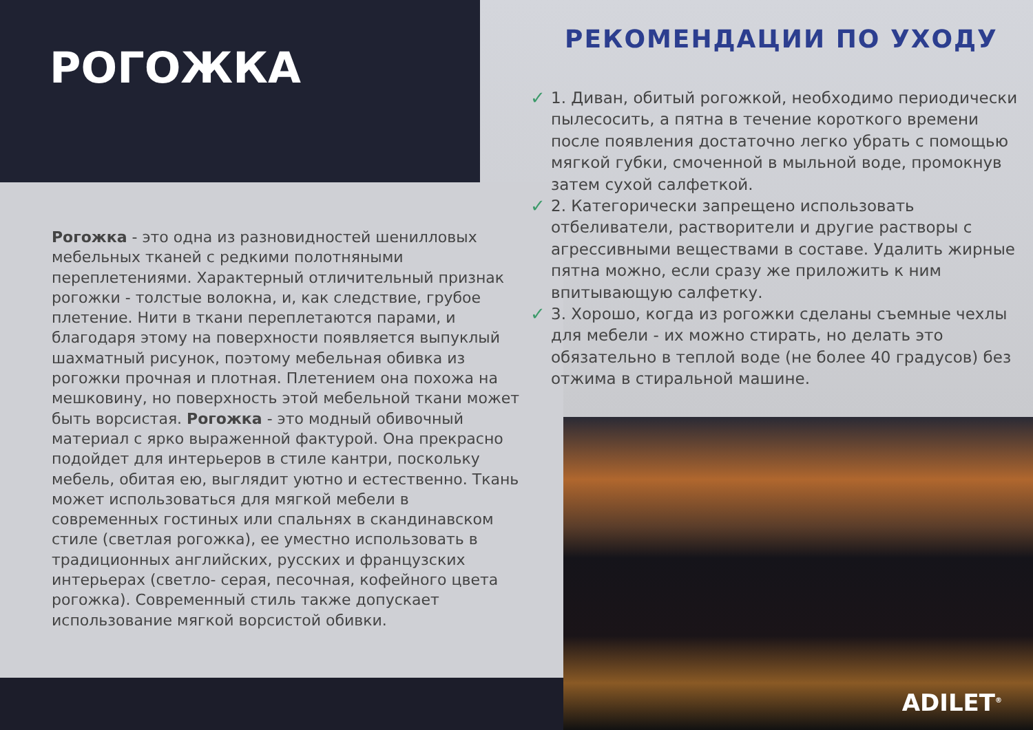РОГОЖКА
РЕКОМЕНДАЦИИ ПО УХОДУ
✓ 1. Диван, обитый рогожкой, необходимо периодически пылесосить, а пятна в течение короткого времени после появления достаточно легко убрать с помощью мягкой губки, смоченной в мыльной воде, промокнув затем сухой салфеткой.
✓ 2. Категорически запрещено использовать отбеливатели, растворители и другие растворы с агрессивными веществами в составе. Удалить жирные пятна можно, если сразу же приложить к ним впитывающую салфетку.
✓ 3. Хорошо, когда из рогожки сделаны съемные чехлы для мебели - их можно стирать, но делать это обязательно в теплой воде (не более 40 градусов) без отжима в стиральной машине.
Рогожка - это одна из разновидностей шенилловых мебельных тканей с редкими полотняными переплетениями. Характерный отличительный признак рогожки - толстые волокна, и, как следствие, грубое плетение. Нити в ткани переплетаются парами, и благодаря этому на поверхности появляется выпуклый шахматный рисунок, поэтому мебельная обивка из рогожки прочная и плотная. Плетением она похожа на мешковину, но поверхность этой мебельной ткани может быть ворсистая. Рогожка - это модный обивочный материал с ярко выраженной фактурой. Она прекрасно подойдет для интерьеров в стиле кантри, поскольку мебель, обитая ею, выглядит уютно и естественно. Ткань может использоваться для мягкой мебели в современных гостиных или спальнях в скандинавском стиле (светлая рогожка), ее уместно использовать в традиционных английских, русских и французских интерьерах (светло- серая, песочная, кофейного цвета рогожка). Современный стиль также допускает использование мягкой ворсистой обивки.
ADILET<sup>®</sup>